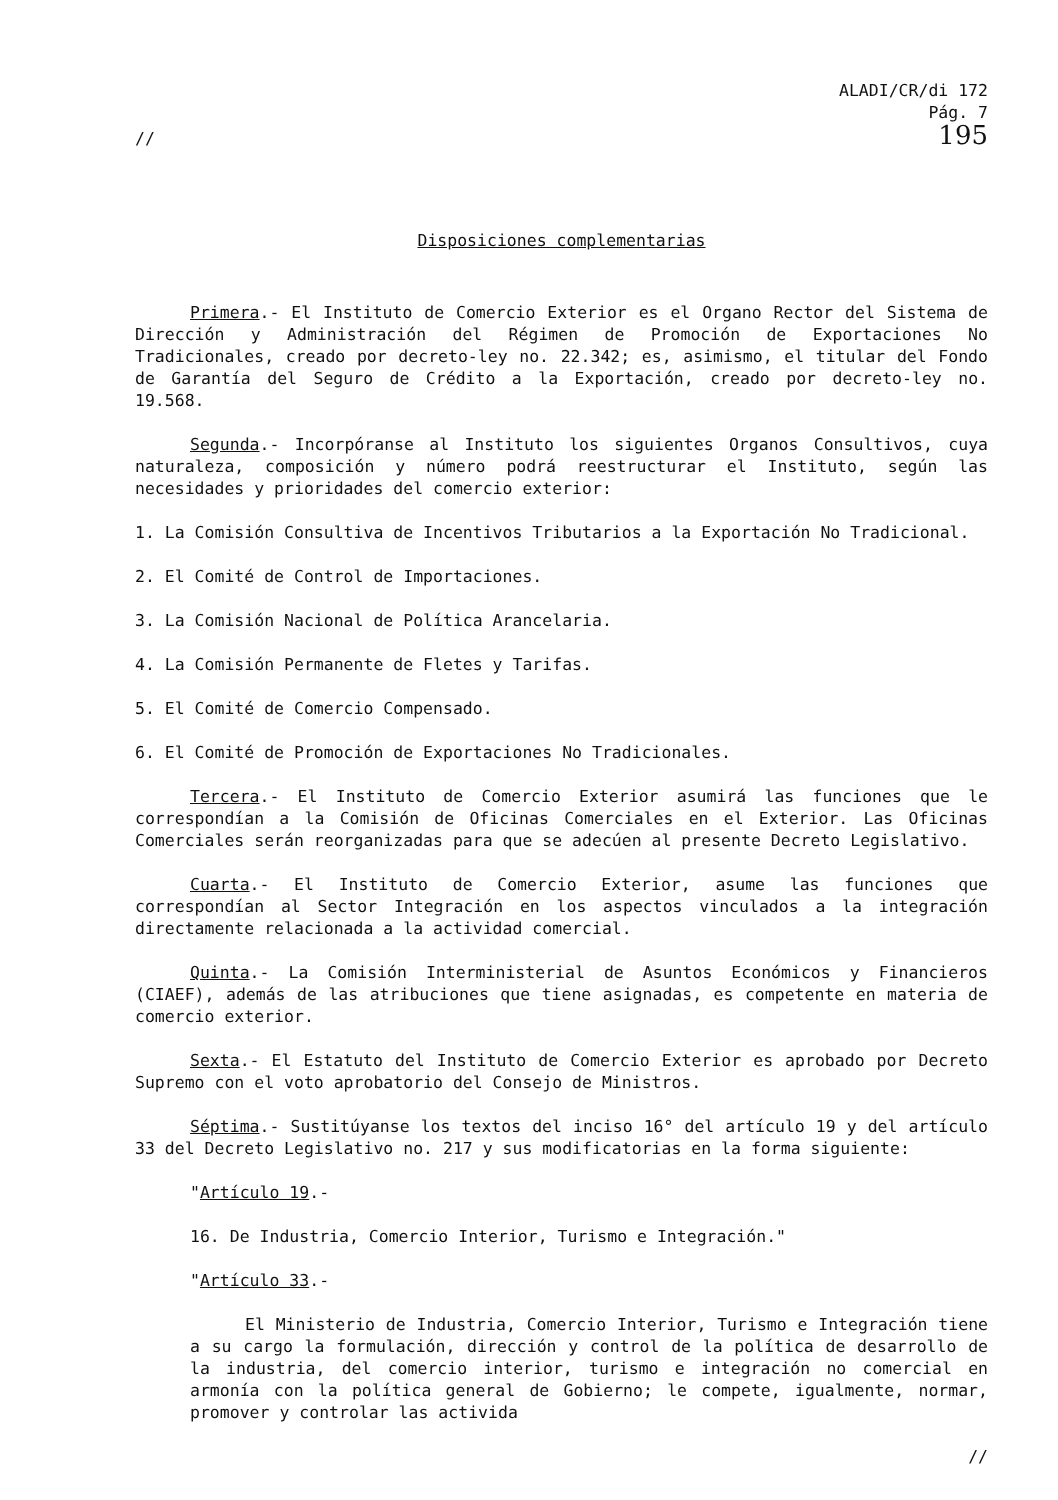//
ALADI/CR/di 172
Pág. 7
195
Disposiciones complementarias
Primera.- El Instituto de Comercio Exterior es el Organo Rector del Sistema de Dirección y Administración del Régimen de Promoción de Exportaciones No Tradicionales, creado por decreto-ley no. 22.342; es, asimismo, el titular del Fondo de Garantía del Seguro de Crédito a la Exportación, creado por decreto-ley no. 19.568.
Segunda.- Incorpóranse al Instituto los siguientes Organos Consultivos, cuya naturaleza, composición y número podrá reestructurar el Instituto, según las necesidades y prioridades del comercio exterior:
1. La Comisión Consultiva de Incentivos Tributarios a la Exportación No Tradicional.
2. El Comité de Control de Importaciones.
3. La Comisión Nacional de Política Arancelaria.
4. La Comisión Permanente de Fletes y Tarifas.
5. El Comité de Comercio Compensado.
6. El Comité de Promoción de Exportaciones No Tradicionales.
Tercera.- El Instituto de Comercio Exterior asumirá las funciones que le correspondían a la Comisión de Oficinas Comerciales en el Exterior. Las Oficinas Comerciales serán reorganizadas para que se adecúen al presente Decreto Legislativo.
Cuarta.- El Instituto de Comercio Exterior, asume las funciones que correspondían al Sector Integración en los aspectos vinculados a la integración directamente relacionada a la actividad comercial.
Quinta.- La Comisión Interministerial de Asuntos Económicos y Financieros (CIAEF), además de las atribuciones que tiene asignadas, es competente en materia de comercio exterior.
Sexta.- El Estatuto del Instituto de Comercio Exterior es aprobado por Decreto Supremo con el voto aprobatorio del Consejo de Ministros.
Séptima.- Sustitúyanse los textos del inciso 16° del artículo 19 y del artículo 33 del Decreto Legislativo no. 217 y sus modificatorias en la forma siguiente:
"Artículo 19.-
16. De Industria, Comercio Interior, Turismo e Integración."
"Artículo 33.-
El Ministerio de Industria, Comercio Interior, Turismo e Integración tiene a su cargo la formulación, dirección y control de la política de desarrollo de la industria, del comercio interior, turismo e integración no comercial en armonía con la política general de Gobierno; le compete, igualmente, normar, promover y controlar las activida
//